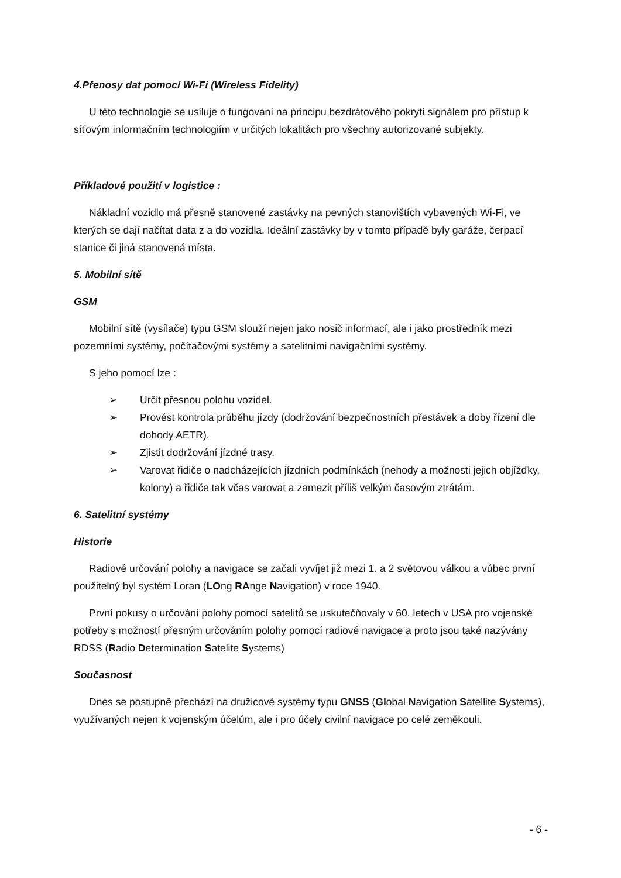4.Přenosy dat pomocí Wi-Fi (Wireless Fidelity)
U této technologie se usiluje o fungovaní na principu bezdrátového pokrytí signálem pro přístup k síťovým informačním technologiím v určitých lokalitách pro všechny autorizované subjekty.
Příkladové použití v logistice :
Nákladní vozidlo má přesně stanovené zastávky na pevných stanovištích vybavených Wi-Fi, ve kterých se dají načítat data z a do vozidla. Ideální zastávky by v tomto případě byly garáže, čerpací stanice či jiná stanovená místa.
5. Mobilní sítě
GSM
Mobilní sítě (vysílače) typu GSM slouží nejen jako nosič informací, ale i jako prostředník mezi pozemními systémy, počítačovými systémy a satelitními navigačními systémy.
S jeho pomocí lze :
➢ Určit přesnou polohu vozidel.
➢ Provést kontrola průběhu jízdy (dodržování bezpečnostních přestávek a doby řízení dle dohody AETR).
➢ Zjistit dodržování jízdné trasy.
➢ Varovat řidiče o nadcházejících jízdních podmínkách (nehody a možnosti jejich objížďky, kolony) a řidiče tak včas varovat a zamezit příliš velkým časovým ztrátám.
6. Satelitní systémy
Historie
Radiové určování polohy a navigace se začali vyvíjet již mezi 1. a 2 světovou válkou a vůbec první použitelný byl systém Loran (LOng RAnge Navigation) v roce 1940.
První pokusy o určování polohy pomocí satelitů se uskutečňovaly v 60. letech v USA pro vojenské potřeby s možností přesným určováním polohy pomocí radiové navigace a proto jsou také nazývány RDSS (Radio Determination Satelite Systems)
Současnost
Dnes se postupně přechází na družicové systémy typu GNSS (Global Navigation Satellite Systems), využívaných nejen k vojenským účelům, ale i pro účely civilní navigace po celé zeměkouli.
- 6 -